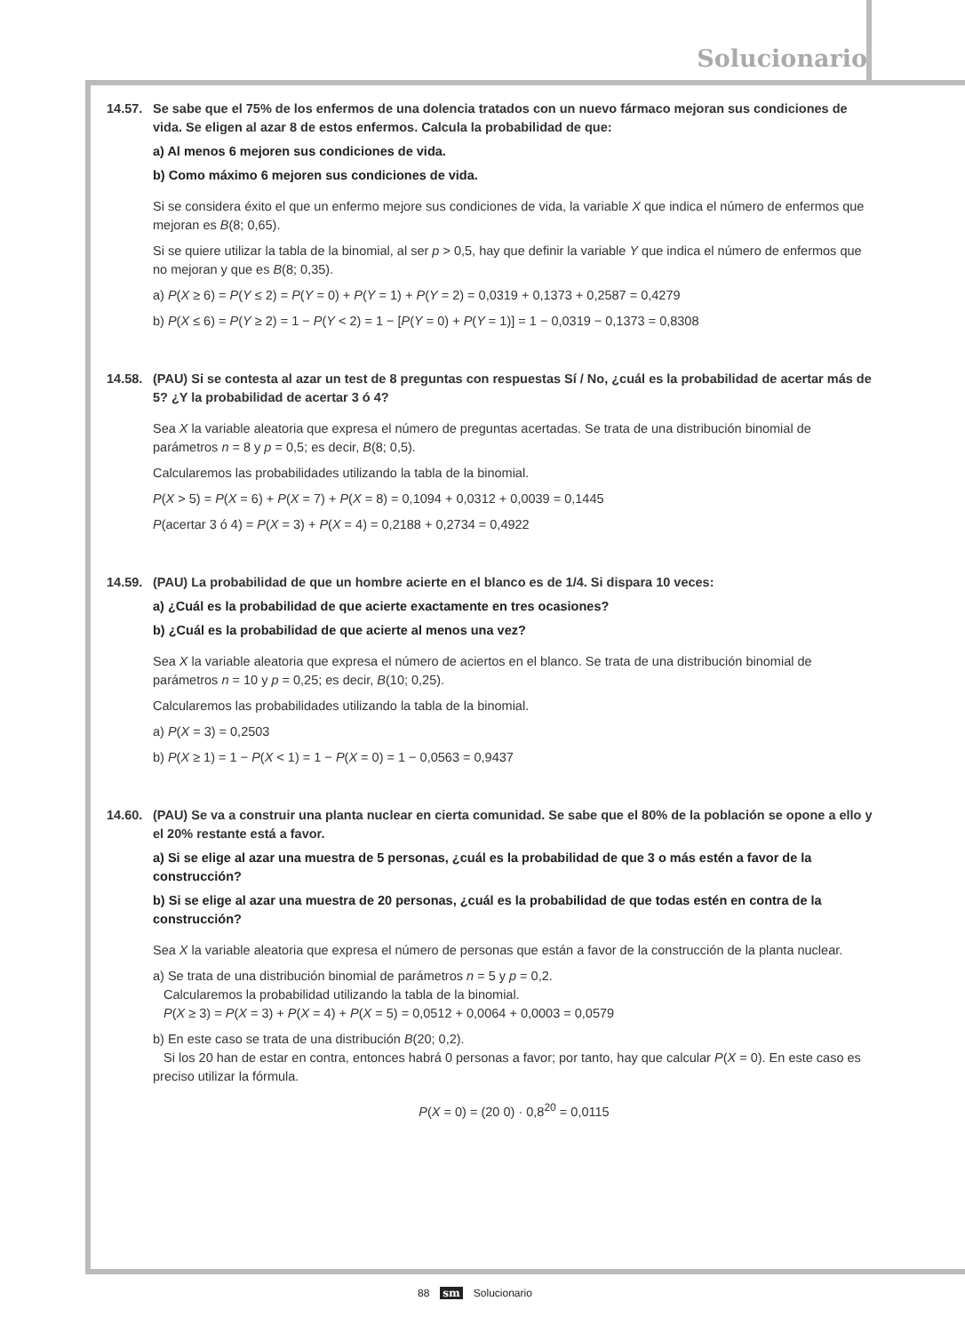Solucionario
14.57. Se sabe que el 75% de los enfermos de una dolencia tratados con un nuevo fármaco mejoran sus condiciones de vida. Se eligen al azar 8 de estos enfermos. Calcula la probabilidad de que:
a) Al menos 6 mejoren sus condiciones de vida.
b) Como máximo 6 mejoren sus condiciones de vida.
Si se considera éxito el que un enfermo mejore sus condiciones de vida, la variable X que indica el número de enfermos que mejoran es B(8; 0,65).
Si se quiere utilizar la tabla de la binomial, al ser p > 0,5, hay que definir la variable Y que indica el número de enfermos que no mejoran y que es B(8; 0,35).
a) P(X ≥ 6) = P(Y ≤ 2) = P(Y = 0) + P(Y = 1) + P(Y = 2) = 0,0319 + 0,1373 + 0,2587 = 0,4279
b) P(X ≤ 6) = P(Y ≥ 2) = 1 − P(Y < 2) = 1 − [P(Y = 0) + P(Y = 1)] = 1 − 0,0319 − 0,1373 = 0,8308
14.58. (PAU) Si se contesta al azar un test de 8 preguntas con respuestas Sí / No, ¿cuál es la probabilidad de acertar más de 5? ¿Y la probabilidad de acertar 3 ó 4?
Sea X la variable aleatoria que expresa el número de preguntas acertadas. Se trata de una distribución binomial de parámetros n = 8 y p = 0,5; es decir, B(8; 0,5).
Calcularemos las probabilidades utilizando la tabla de la binomial.
P(X > 5) = P(X = 6) + P(X = 7) + P(X = 8) = 0,1094 + 0,0312 + 0,0039 = 0,1445
P(acertar 3 ó 4) = P(X = 3) + P(X = 4) = 0,2188 + 0,2734 = 0,4922
14.59. (PAU) La probabilidad de que un hombre acierte en el blanco es de 1/4. Si dispara 10 veces:
a) ¿Cuál es la probabilidad de que acierte exactamente en tres ocasiones?
b) ¿Cuál es la probabilidad de que acierte al menos una vez?
Sea X la variable aleatoria que expresa el número de aciertos en el blanco. Se trata de una distribución binomial de parámetros n = 10 y p = 0,25; es decir, B(10; 0,25).
Calcularemos las probabilidades utilizando la tabla de la binomial.
a) P(X = 3) = 0,2503
b) P(X ≥ 1) = 1 − P(X < 1) = 1 − P(X = 0) = 1 − 0,0563 = 0,9437
14.60. (PAU) Se va a construir una planta nuclear en cierta comunidad. Se sabe que el 80% de la población se opone a ello y el 20% restante está a favor.
a) Si se elige al azar una muestra de 5 personas, ¿cuál es la probabilidad de que 3 o más estén a favor de la construcción?
b) Si se elige al azar una muestra de 20 personas, ¿cuál es la probabilidad de que todas estén en contra de la construcción?
Sea X la variable aleatoria que expresa el número de personas que están a favor de la construcción de la planta nuclear.
a) Se trata de una distribución binomial de parámetros n = 5 y p = 0,2.
Calcularemos la probabilidad utilizando la tabla de la binomial.
P(X ≥ 3) = P(X = 3) + P(X = 4) + P(X = 5) = 0,0512 + 0,0064 + 0,0003 = 0,0579
b) En este caso se trata de una distribución B(20; 0,2).
Si los 20 han de estar en contra, entonces habrá 0 personas a favor; por tanto, hay que calcular P(X = 0). En este caso es preciso utilizar la fórmula.
P(X = 0) = (20 0) · 0,8<sup>20</sup> = 0,0115
88 sm Solucionario